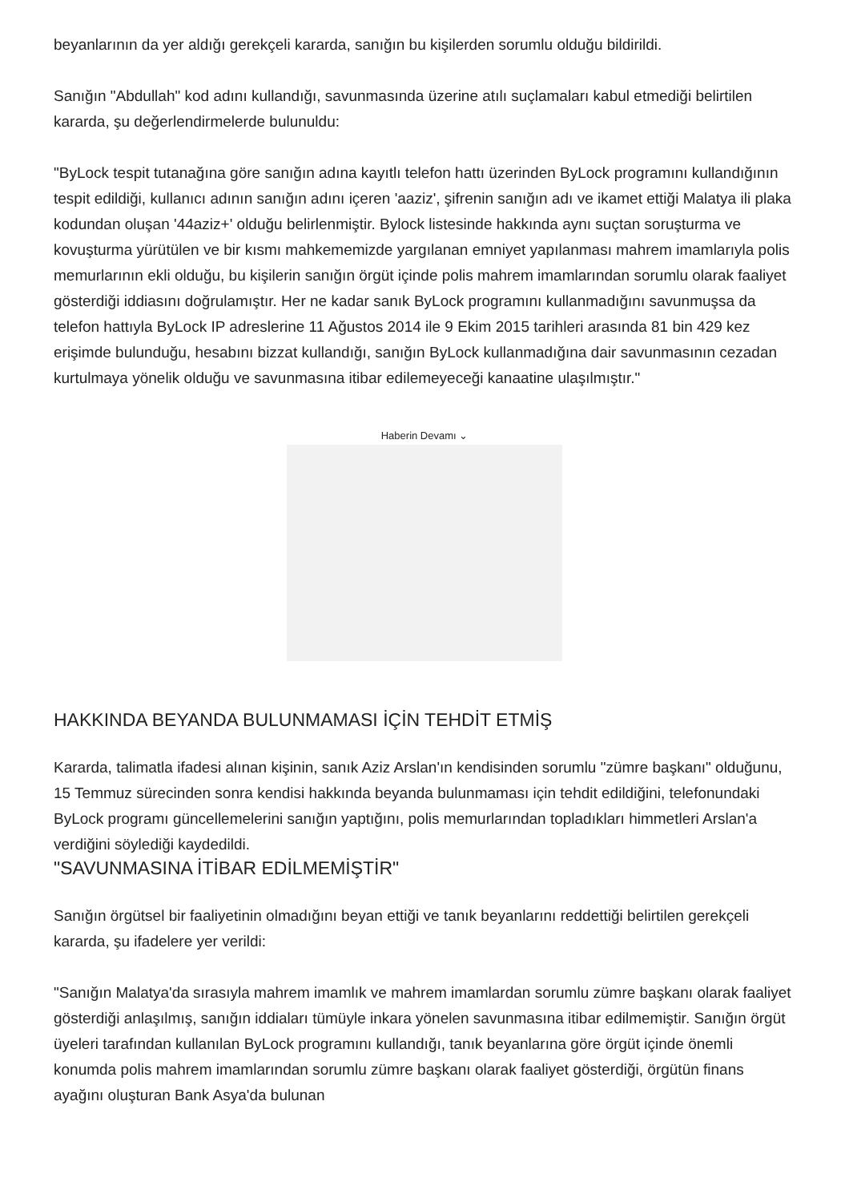beyanlarının da yer aldığı gerekçeli kararda, sanığın bu kişilerden sorumlu olduğu bildirildi.
Sanığın "Abdullah" kod adını kullandığı, savunmasında üzerine atılı suçlamaları kabul etmediği belirtilen kararda, şu değerlendirmelerde bulunuldu:
"ByLock tespit tutanağına göre sanığın adına kayıtlı telefon hattı üzerinden ByLock programını kullandığının tespit edildiği, kullanıcı adının sanığın adını içeren 'aaziz', şifrenin sanığın adı ve ikamet ettiği Malatya ili plaka kodundan oluşan '44aziz+' olduğu belirlenmiştir. Bylock listesinde hakkında aynı suçtan soruşturma ve kovuşturma yürütülen ve bir kısmı mahkememizde yargılanan emniyet yapılanması mahrem imamlarıyla polis memurlarının ekli olduğu, bu kişilerin sanığın örgüt içinde polis mahrem imamlarından sorumlu olarak faaliyet gösterdiği iddiasını doğrulamıştır. Her ne kadar sanık ByLock programını kullanmadığını savunmuşsa da telefon hattıyla ByLock IP adreslerine 11 Ağustos 2014 ile 9 Ekim 2015 tarihleri arasında 81 bin 429 kez erişimde bulunduğu, hesabını bizzat kullandığı, sanığın ByLock kullanmadığına dair savunmasının cezadan kurtulmaya yönelik olduğu ve savunmasına itibar edilemeyeceği kanaatine ulaşılmıştır."
Haberin Devamı ⌄
HAKKINDA BEYANDA BULUNMAMASI İÇİN TEHDİT ETMİŞ
Kararda, talimatla ifadesi alınan kişinin, sanık Aziz Arslan'ın kendisinden sorumlu "zümre başkanı" olduğunu, 15 Temmuz sürecinden sonra kendisi hakkında beyanda bulunmaması için tehdit edildiğini, telefonundaki ByLock programı güncellemelerini sanığın yaptığını, polis memurlarından topladıkları himmetleri Arslan'a verdiğini söylediği kaydedildi.
"SAVUNMASINA İTİBAR EDİLMEMİŞTİR"
Sanığın örgütsel bir faaliyetinin olmadığını beyan ettiği ve tanık beyanlarını reddettiği belirtilen gerekçeli kararda, şu ifadelere yer verildi:
"Sanığın Malatya'da sırasıyla mahrem imamlık ve mahrem imamlardan sorumlu zümre başkanı olarak faaliyet gösterdiği anlaşılmış, sanığın iddiaları tümüyle inkara yönelen savunmasına itibar edilmemiştir. Sanığın örgüt üyeleri tarafından kullanılan ByLock programını kullandığı, tanık beyanlarına göre örgüt içinde önemli konumda polis mahrem imamlarından sorumlu zümre başkanı olarak faaliyet gösterdiği, örgütün finans ayağını oluşturan Bank Asya'da bulunan